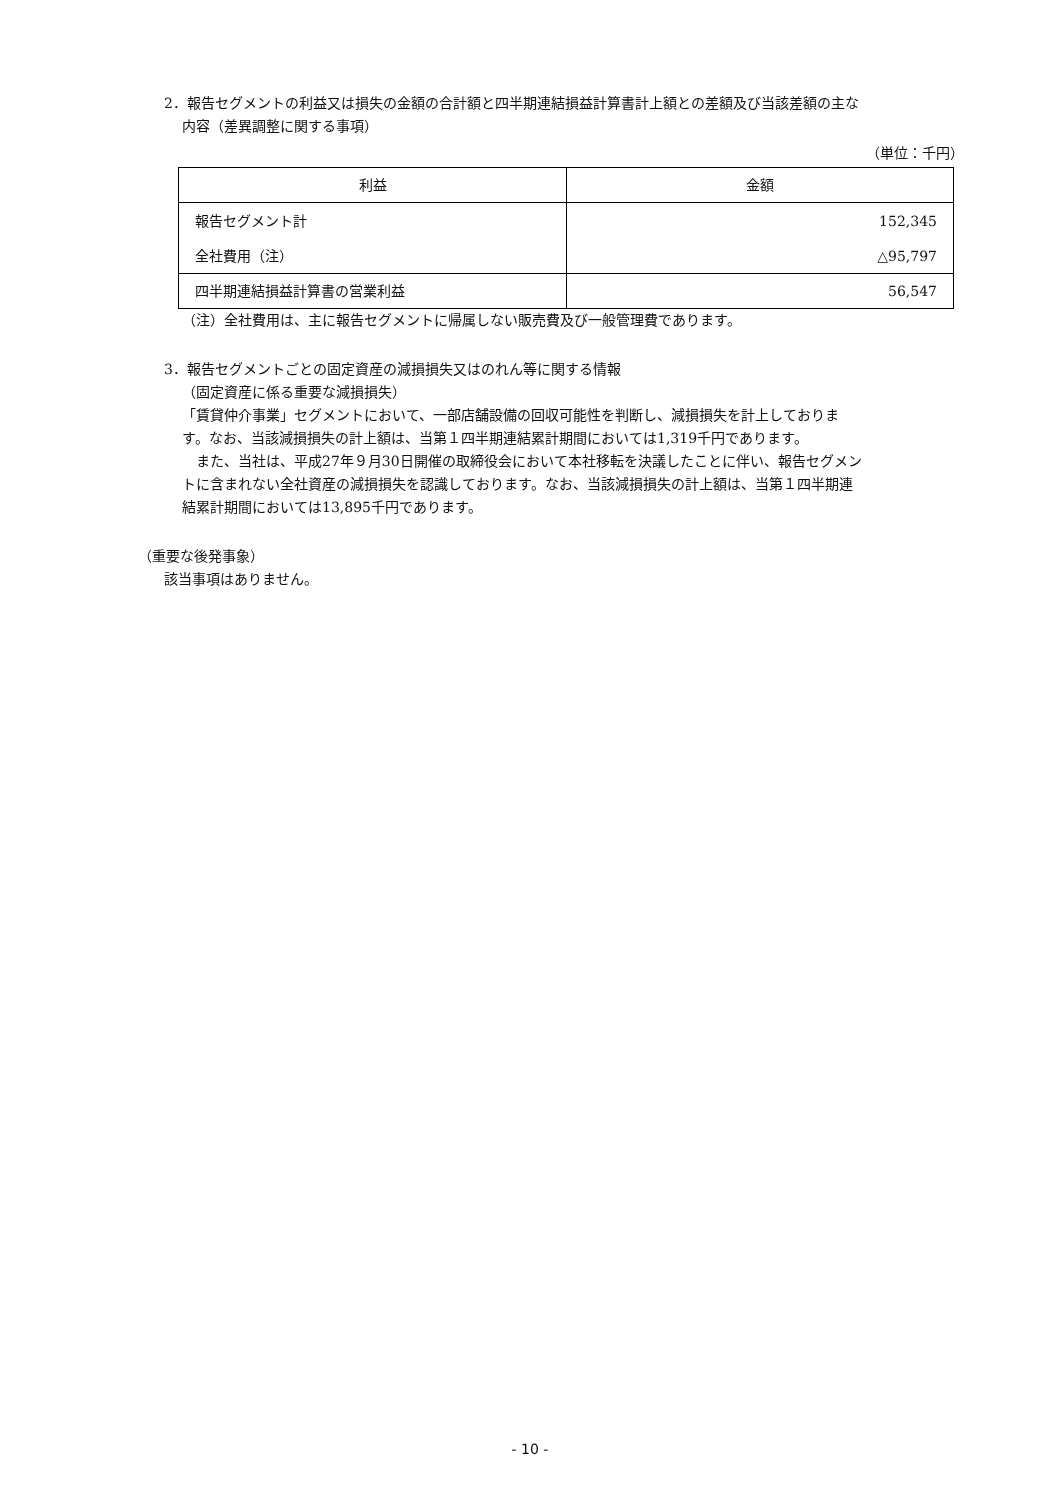2．報告セグメントの利益又は損失の金額の合計額と四半期連結損益計算書計上額との差額及び当該差額の主な
内容（差異調整に関する事項）
（単位：千円）
| 利益 | 金額 |
| --- | --- |
| 報告セグメント計 | 152,345 |
| 全社費用（注） | △95,797 |
| 四半期連結損益計算書の営業利益 | 56,547 |
（注）全社費用は、主に報告セグメントに帰属しない販売費及び一般管理費であります。
3．報告セグメントごとの固定資産の減損損失又はのれん等に関する情報
（固定資産に係る重要な減損損失）
「賃貸仲介事業」セグメントにおいて、一部店舗設備の回収可能性を判断し、減損損失を計上しておりま
す。なお、当該減損損失の計上額は、当第１四半期連結累計期間においては1,319千円であります。
　また、当社は、平成27年９月30日開催の取締役会において本社移転を決議したことに伴い、報告セグメン
トに含まれない全社資産の減損損失を認識しております。なお、当該減損損失の計上額は、当第１四半期連
結累計期間においては13,895千円であります。
（重要な後発事象）
該当事項はありません。
- 10 -